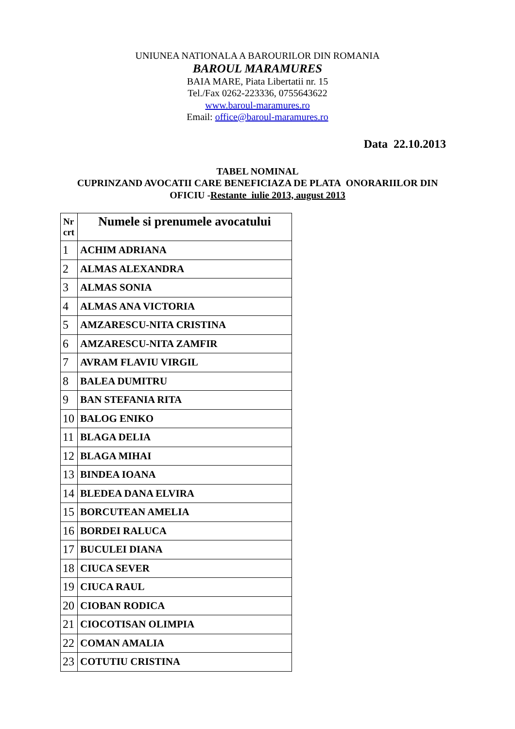UNIUNEA NATIONALA A BAROURILOR DIN ROMANIA
BAROUL MARAMURES
BAIA MARE, Piata Libertatii nr. 15
Tel./Fax 0262-223336, 0755643622
www.baroul-maramures.ro
Email: office@baroul-maramures.ro
Data 22.10.2013
TABEL NOMINAL
CUPRINZAND AVOCATII CARE BENEFICIAZA DE PLATA ONORARIILOR DIN
OFICIU -Restante iulie 2013, august 2013
| Nr crt | Numele si prenumele avocatului |
| --- | --- |
| 1 | ACHIM ADRIANA |
| 2 | ALMAS ALEXANDRA |
| 3 | ALMAS SONIA |
| 4 | ALMAS ANA VICTORIA |
| 5 | AMZARESCU-NITA CRISTINA |
| 6 | AMZARESCU-NITA ZAMFIR |
| 7 | AVRAM FLAVIU VIRGIL |
| 8 | BALEA DUMITRU |
| 9 | BAN STEFANIA RITA |
| 10 | BALOG ENIKO |
| 11 | BLAGA DELIA |
| 12 | BLAGA MIHAI |
| 13 | BINDEA IOANA |
| 14 | BLEDEA DANA ELVIRA |
| 15 | BORCUTEAN AMELIA |
| 16 | BORDEI RALUCA |
| 17 | BUCULEI DIANA |
| 18 | CIUCA SEVER |
| 19 | CIUCA RAUL |
| 20 | CIOBAN RODICA |
| 21 | CIOCOTISAN OLIMPIA |
| 22 | COMAN AMALIA |
| 23 | COTUTIU CRISTINA |